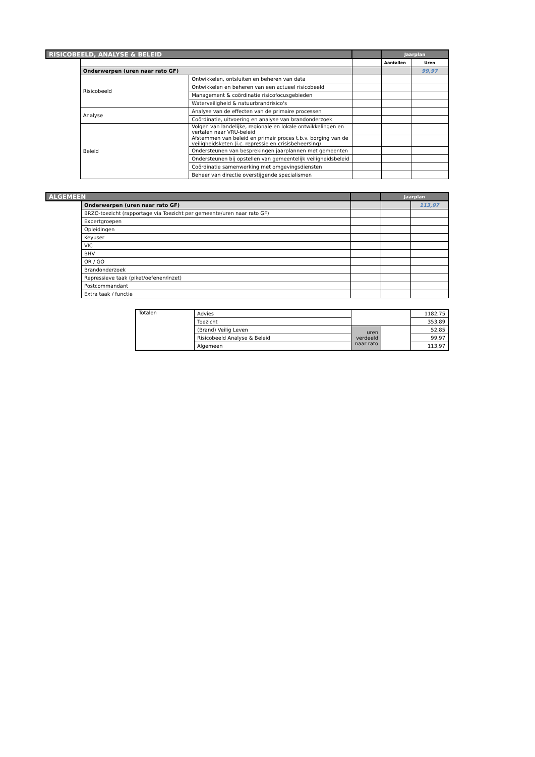| RISICOBEELD, ANALYSE & BELEID | | | | Jaarplan | |
| --- | --- | --- | --- | --- | --- |
| | | | | Aantallen | Uren |
| | Onderwerpen (uren naar rato GF) | | | | 99,97 |
| | Risicobeeld | Ontwikkelen, ontsluiten en beheren van data | | | |
| | | Ontwikkelen en beheren van een actueel risicobeeld | | | |
| | | Management & coördinatie risicofocusgebieden | | | |
| | | Waterveiligheid & natuurbrandrisico's | | | |
| | Analyse | Analyse van de effecten van de primaire processen | | | |
| | | Coördinatie, uitvoering en analyse van brandonderzoek | | | |
| | Beleid | Volgen van landelijke, regionale en lokale ontwikkelingen en vertalen naar VRU-beleid | | | |
| | | Afstemmen van beleid en primair proces t.b.v. borging van de veiligheidsketen (i.c. repressie en crisisbeheersing) | | | |
| | | Ondersteunen van besprekingen jaarplannen met gemeenten | | | |
| | | Ondersteunen bij opstellen van gemeentelijk veiligheidsbeleid | | | |
| | | Coördinatie samenwerking met omgevingsdiensten | | | |
| | | Beheer van directie overstijgende specialismen | | | |
| ALGEMEEN | | | Jaarplan | |
| --- | --- | --- | --- | --- |
| | Onderwerpen (uren naar rato GF) | | | 113,97 |
| | BRZO-toezicht (rapportage via Toezicht per gemeente/uren naar rato GF) | | | |
| | Expertgroepen | | | |
| | Opleidingen | | | |
| | Keyuser | | | |
| | VIC | | | |
| | BHV | | | |
| | OR / GO | | | |
| | Brandonderzoek | | | |
| | Repressieve taak (piket/oefenen/inzet) | | | |
| | Postcommandant | | | |
| | Extra taak / functie | | | |
| Totalen | Advies | | | 1182,75 |
| | Toezicht | | | 353,89 |
| | (Brand) Veilig Leven | uren verdeeld naar rato | | 52,85 |
| | Risicobeeld Analyse & Beleid | | | 99,97 |
| | Algemeen | | | 113,97 |